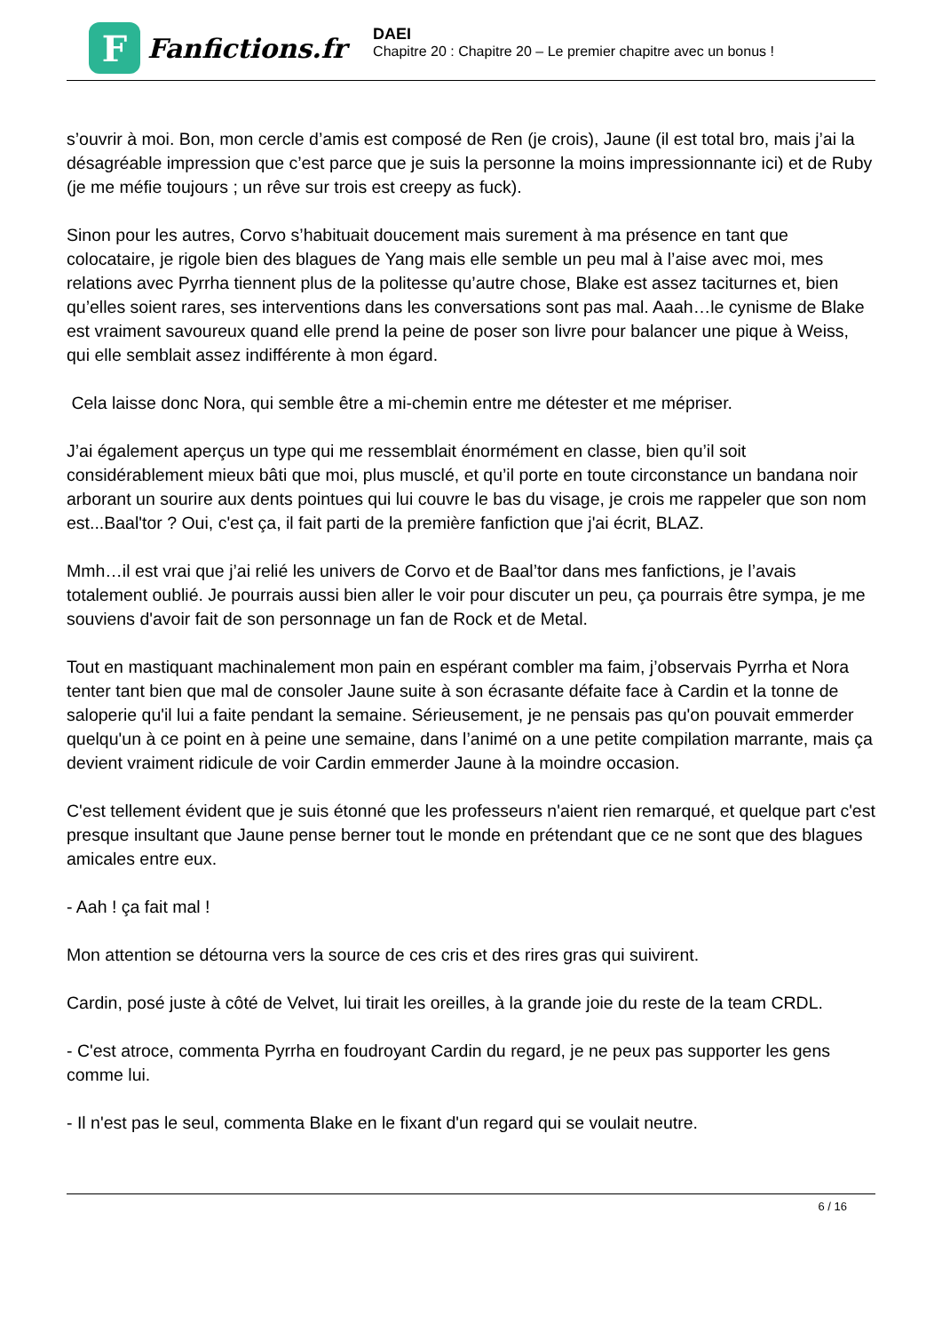F
Fanfictions.fr
DAEI
Chapitre 20 : Chapitre 20 – Le premier chapitre avec un bonus !
s’ouvrir à moi. Bon, mon cercle d’amis est composé de Ren (je crois), Jaune (il est total bro, mais j’ai la désagréable impression que c’est parce que je suis la personne la moins impressionnante ici) et de Ruby (je me méfie toujours ; un rêve sur trois est creepy as fuck).
Sinon pour les autres, Corvo s’habituait doucement mais surement à ma présence en tant que colocataire, je rigole bien des blagues de Yang mais elle semble un peu mal à l’aise avec moi, mes relations avec Pyrrha tiennent plus de la politesse qu’autre chose, Blake est assez taciturnes et, bien qu’elles soient rares, ses interventions dans les conversations sont pas mal. Aaah…le cynisme de Blake est vraiment savoureux quand elle prend la peine de poser son livre pour balancer une pique à Weiss, qui elle semblait assez indifférente à mon égard.
Cela laisse donc Nora, qui semble être a mi-chemin entre me détester et me mépriser.
J’ai également aperçus un type qui me ressemblait énormément en classe, bien qu’il soit considérablement mieux bâti que moi, plus musclé, et qu’il porte en toute circonstance un bandana noir arborant un sourire aux dents pointues qui lui couvre le bas du visage, je crois me rappeler que son nom est...Baal'tor ? Oui, c'est ça, il fait parti de la première fanfiction que j'ai écrit, BLAZ.
Mmh…il est vrai que j’ai relié les univers de Corvo et de Baal’tor dans mes fanfictions, je l’avais totalement oublié. Je pourrais aussi bien aller le voir pour discuter un peu, ça pourrais être sympa, je me souviens d'avoir fait de son personnage un fan de Rock et de Metal.
Tout en mastiquant machinalement mon pain en espérant combler ma faim, j’observais Pyrrha et Nora tenter tant bien que mal de consoler Jaune suite à son écrasante défaite face à Cardin et la tonne de saloperie qu'il lui a faite pendant la semaine. Sérieusement, je ne pensais pas qu'on pouvait emmerder quelqu'un à ce point en à peine une semaine, dans l’animé on a une petite compilation marrante, mais ça devient vraiment ridicule de voir Cardin emmerder Jaune à la moindre occasion.
C'est tellement évident que je suis étonné que les professeurs n'aient rien remarqué, et quelque part c'est presque insultant que Jaune pense berner tout le monde en prétendant que ce ne sont que des blagues amicales entre eux.
- Aah ! ça fait mal !
Mon attention se détourna vers la source de ces cris et des rires gras qui suivirent.
Cardin, posé juste à côté de Velvet, lui tirait les oreilles, à la grande joie du reste de la team CRDL.
- C'est atroce, commenta Pyrrha en foudroyant Cardin du regard, je ne peux pas supporter les gens comme lui.
- Il n'est pas le seul, commenta Blake en le fixant d'un regard qui se voulait neutre.
6 / 16